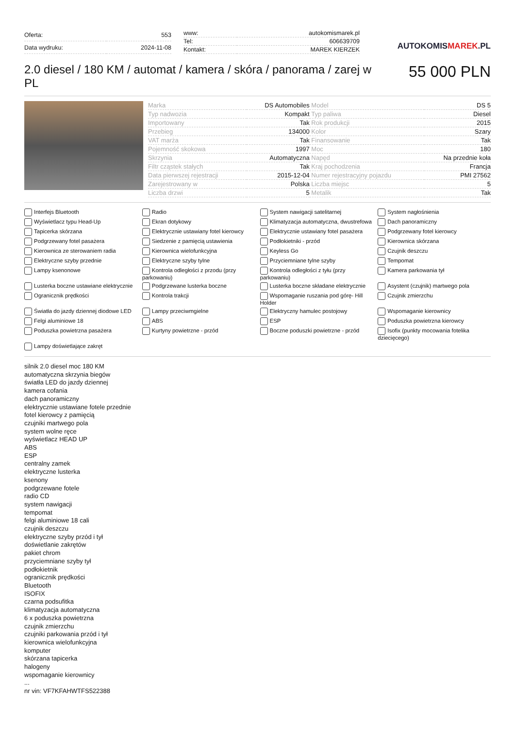| Oferta: | 553 |
| Data wydruku: | 2024-11-08 |
| www: | autokomismarek.pl |
| Tel: | 606639709 |
| Kontakt: | MAREK KIERZEK |
AUTOKOMISMAREK.PL
2.0 diesel / 180 KM / automat / kamera / skóra / panorama / zarej w PL
55 000 PLN
| Marka | DS Automobiles | Model | DS 5 |
| Typ nadwozia | Kompakt | Typ paliwa | Diesel |
| Importowany | Tak | Rok produkcji | 2015 |
| Przebieg | 134000 | Kolor | Szary |
| VAT marża | Tak | Finansowanie | Tak |
| Pojemność skokowa | 1997 | Moc | 180 |
| Skrzynia | Automatyczna | Napęd | Na przednie koła |
| Filtr cząstek stałych | Tak | Kraj pochodzenia | Francja |
| Data pierwszej rejestracji | 2015-12-04 | Numer rejestracyjny pojazdu | PMI 27562 |
| Zarejestrowany w | Polska | Liczba miejsc | 5 |
| Liczba drzwi | 5 | Metalik | Tak |
Interfejs Bluetooth
Radio
System nawigacji satelitarnej
System nagłośnienia
Wyświetlacz typu Head-Up
Ekran dotykowy
Klimatyzacja automatyczna, dwustrefowa
Dach panoramiczny
Tapicerka skórzana
Elektrycznie ustawiany fotel kierowcy
Elektrycznie ustawiany fotel pasażera
Podgrzewany fotel kierowcy
Podgrzewany fotel pasażera
Siedzenie z pamięcią ustawienia
Podłokietniki - przód
Kierownica skórzana
Kierownica ze sterowaniem radia
Kierownica wielofunkcyjna
Keyless Go
Czujnik deszczu
Elektryczne szyby przednie
Elektryczne szyby tylne
Przyciemniane tylne szyby
Tempomat
Lampy ksenonowe
Kontrola odległości z przodu (przy parkowaniu)
Kontrola odległości z tyłu (przy parkowaniu)
Kamera parkowania tył
Lusterka boczne ustawiane elektrycznie
Podgrzewane lusterka boczne
Lusterka boczne składane elektrycznie
Asystent (czujnik) martwego pola
Ogranicznik prędkości
Kontrola trakcji
Wspomaganie ruszania pod górę- Hill Holder
Czujnik zmierzchu
Światła do jazdy dziennej diodowe LED
Lampy przeciwmgielne
Elektryczny hamulec postojowy
Wspomaganie kierownicy
Felgi aluminiowe 18
ABS
ESP
Poduszka powietrzna kierowcy
Poduszka powietrzna pasażera
Kurtyny powietrzne - przód
Boczne poduszki powietrzne - przód
Isofix (punkty mocowania fotelika dziecięcego)
Lampy doświetlające zakręt
silnik 2.0 diesel moc 180 KM
automatyczna skrzynia biegów
światła LED do jazdy dziennej
kamera cofania
dach panoramiczny
elektrycznie ustawiane fotele przednie
fotel kierowcy z pamięcią
czujniki martwego pola
system wolne ręce
wyświetlacz HEAD UP
ABS
ESP
centralny zamek
elektryczne lusterka
ksenony
podgrzewane fotele
radio CD
system nawigacji
tempomat
felgi aluminiowe 18 cali
czujnik deszczu
elektryczne szyby przód i tył
doświetlanie zakrętów
pakiet chrom
przyciemniane szyby tył
podłokietnik
ogranicznik prędkości
Bluetooth
ISOFIX
czarna podsufitka
klimatyzacja automatyczna
6 x poduszka powietrzna
czujnik zmierzchu
czujniki parkowania przód i tył
kierownica wielofunkcyjna
komputer
skórzana tapicerka
halogeny
wspomaganie kierownicy
...
nr vin: VF7KFAHWTFS522388